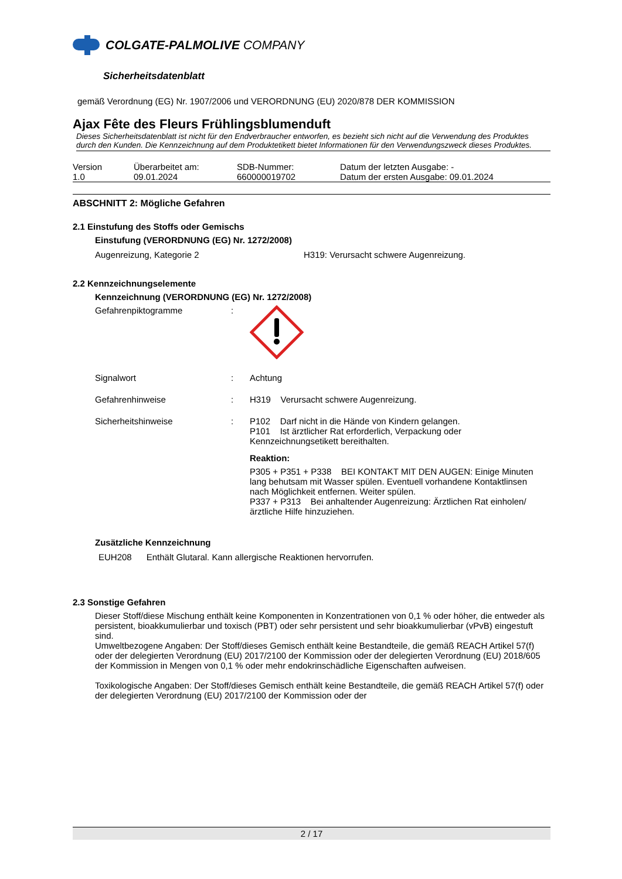COLGATE-PALMOLIVE COMPANY
Sicherheitsdatenblatt
gemäß Verordnung (EG) Nr. 1907/2006 und VERORDNUNG (EU) 2020/878 DER KOMMISSION
Ajax Fête des Fleurs Frühlingsblumenduft
Dieses Sicherheitsdatenblatt ist nicht für den Endverbraucher entworfen, es bezieht sich nicht auf die Verwendung des Produktes durch den Kunden. Die Kennzeichnung auf dem Produktetikett bietet Informationen für den Verwendungszweck dieses Produktes.
| Version 1.0 | Überarbeitet am: 09.01.2024 | SDB-Nummer: 660000019702 | Datum der letzten Ausgabe: - Datum der ersten Ausgabe: 09.01.2024 |
ABSCHNITT 2: Mögliche Gefahren
2.1 Einstufung des Stoffs oder Gemischs
Einstufung (VERORDNUNG (EG) Nr. 1272/2008)
| Augenreizung, Kategorie 2 | H319: Verursacht schwere Augenreizung. |
2.2 Kennzeichnungselemente
Kennzeichnung (VERORDNUNG (EG) Nr. 1272/2008)
| Gefahrenpiktogramme | : | |
| Signalwort | : | Achtung |
| Gefahrenhinweise | : | H319 Verursacht schwere Augenreizung. |
| Sicherheitshinweise | : | P102 Darf nicht in die Hände von Kindern gelangen. P101 Ist ärztlicher Rat erforderlich, Verpackung oder Kennzeichnungsetikett bereithalten. Reaktion: P305 + P351 + P338 BEI KONTAKT MIT DEN AUGEN: Einige Minuten lang behutsam mit Wasser spülen. Eventuell vorhandene Kontaktlinsen nach Möglichkeit entfernen. Weiter spülen. P337 + P313 Bei anhaltender Augenreizung: Ärztlichen Rat einholen/ ärztliche Hilfe hinzuziehen. |
Zusätzliche Kennzeichnung
EUH208 Enthält Glutaral. Kann allergische Reaktionen hervorrufen.
2.3 Sonstige Gefahren
Dieser Stoff/diese Mischung enthält keine Komponenten in Konzentrationen von 0,1 % oder höher, die entweder als persistent, bioakkumulierbar und toxisch (PBT) oder sehr persistent und sehr bioakkumulierbar (vPvB) eingestuft sind.
Umweltbezogene Angaben: Der Stoff/dieses Gemisch enthält keine Bestandteile, die gemäß REACH Artikel 57(f) oder der delegierten Verordnung (EU) 2017/2100 der Kommission oder der delegierten Verordnung (EU) 2018/605 der Kommission in Mengen von 0,1 % oder mehr endokrinschädliche Eigenschaften aufweisen.
Toxikologische Angaben: Der Stoff/dieses Gemisch enthält keine Bestandteile, die gemäß REACH Artikel 57(f) oder der delegierten Verordnung (EU) 2017/2100 der Kommission oder der
2 / 17